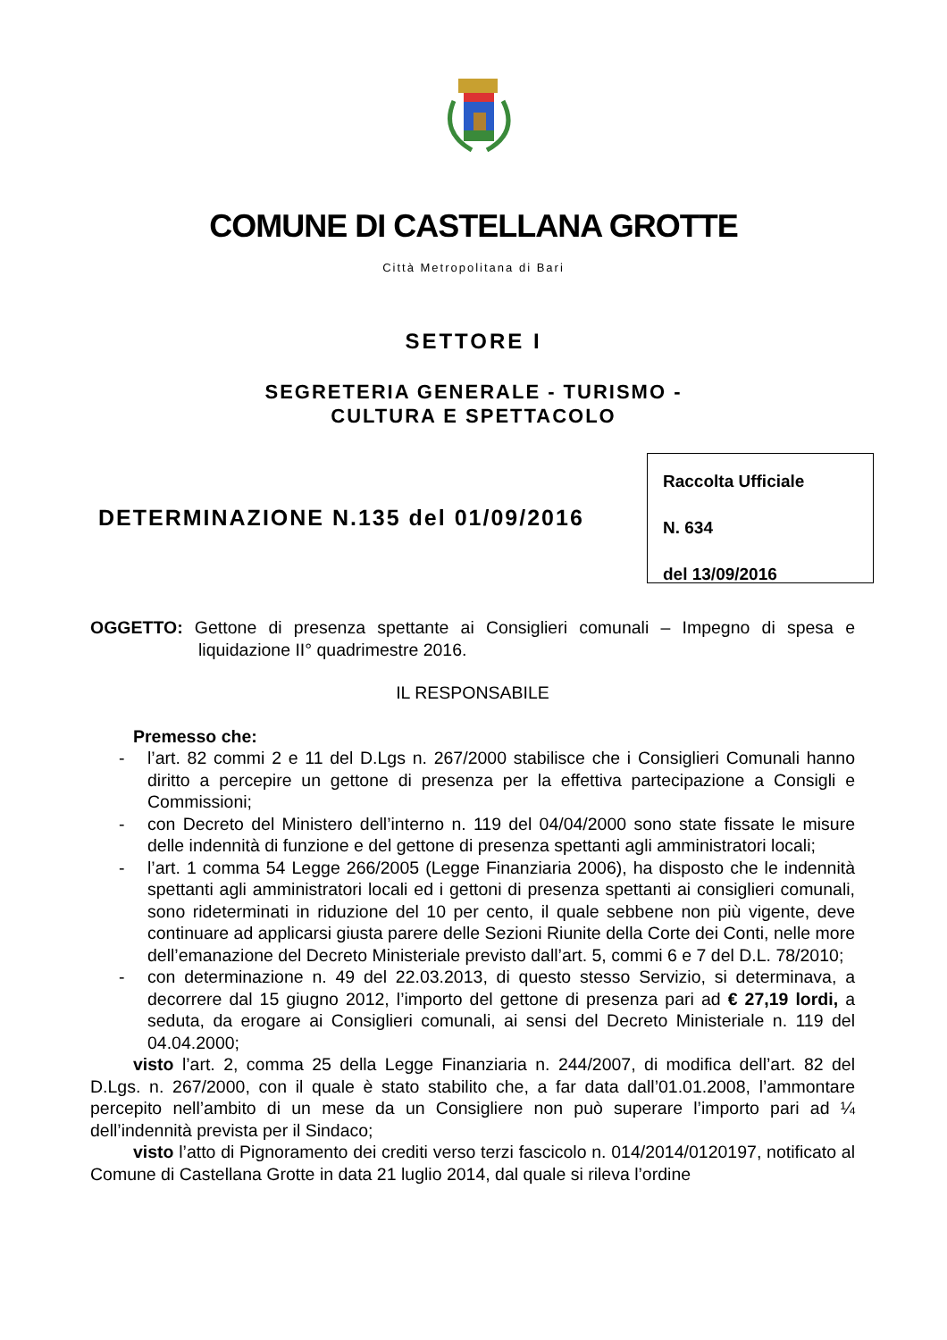COMUNE DI CASTELLANA GROTTE
Città Metropolitana di Bari
SETTORE I
SEGRETERIA GENERALE - TURISMO -
CULTURA E SPETTACOLO
DETERMINAZIONE N.135 del 01/09/2016
Raccolta Ufficiale
N. 634
del 13/09/2016
OGGETTO: Gettone di presenza spettante ai Consiglieri comunali – Impegno di spesa e liquidazione II° quadrimestre 2016.
IL RESPONSABILE
Premesso che:
- l’art. 82 commi 2 e 11 del D.Lgs n. 267/2000 stabilisce che i Consiglieri Comunali hanno diritto a percepire un gettone di presenza per la effettiva partecipazione a Consigli e Commissioni;
- con Decreto del Ministero dell’interno n. 119 del 04/04/2000 sono state fissate le misure delle indennità di funzione e del gettone di presenza spettanti agli amministratori locali;
- l’art. 1 comma 54 Legge 266/2005 (Legge Finanziaria 2006), ha disposto che le indennità spettanti agli amministratori locali ed i gettoni di presenza spettanti ai consiglieri comunali, sono rideterminati in riduzione del 10 per cento, il quale sebbene non più vigente, deve continuare ad applicarsi giusta parere delle Sezioni Riunite della Corte dei Conti, nelle more dell’emanazione del Decreto Ministeriale previsto dall’art. 5, commi 6 e 7 del D.L. 78/2010;
- con determinazione n. 49 del 22.03.2013, di questo stesso Servizio, si determinava, a decorrere dal 15 giugno 2012, l’importo del gettone di presenza pari ad € 27,19 lordi, a seduta, da erogare ai Consiglieri comunali, ai sensi del Decreto Ministeriale n. 119 del 04.04.2000;
visto l’art. 2, comma 25 della Legge Finanziaria n. 244/2007, di modifica dell’art. 82 del D.Lgs. n. 267/2000, con il quale è stato stabilito che, a far data dall’01.01.2008, l’ammontare percepito nell’ambito di un mese da un Consigliere non può superare l’importo pari ad ¼ dell’indennità prevista per il Sindaco;
visto l’atto di Pignoramento dei crediti verso terzi fascicolo n. 014/2014/0120197, notificato al Comune di Castellana Grotte in data 21 luglio 2014, dal quale si rileva l’ordine